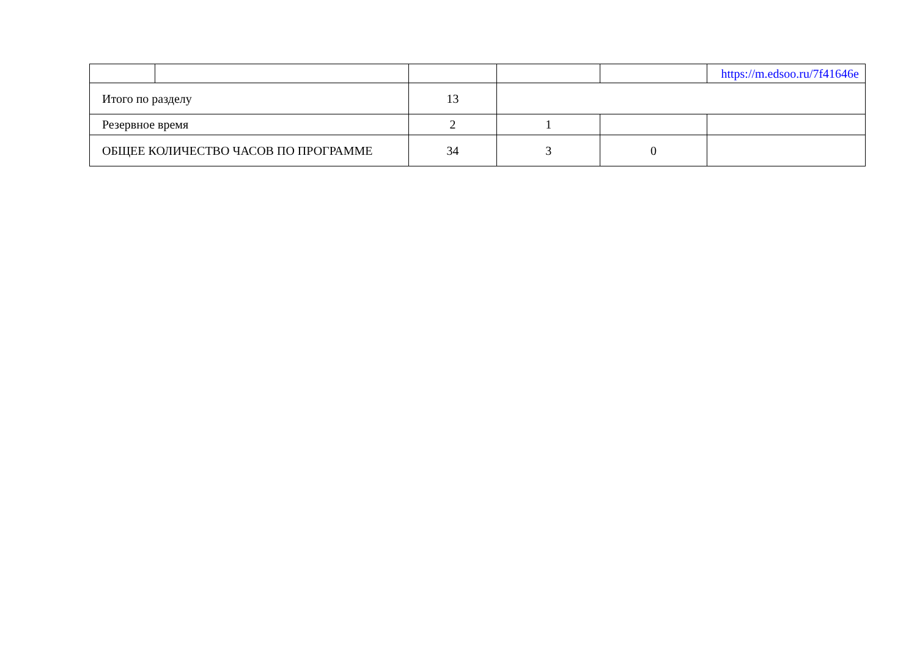| | | | | | https://m.edsoo.ru/7f41646e |
| Итого по разделу | | 13 | | | |
| Резервное время | | 2 | 1 | | |
| ОБЩЕЕ КОЛИЧЕСТВО ЧАСОВ ПО ПРОГРАММЕ | | 34 | 3 | 0 | |